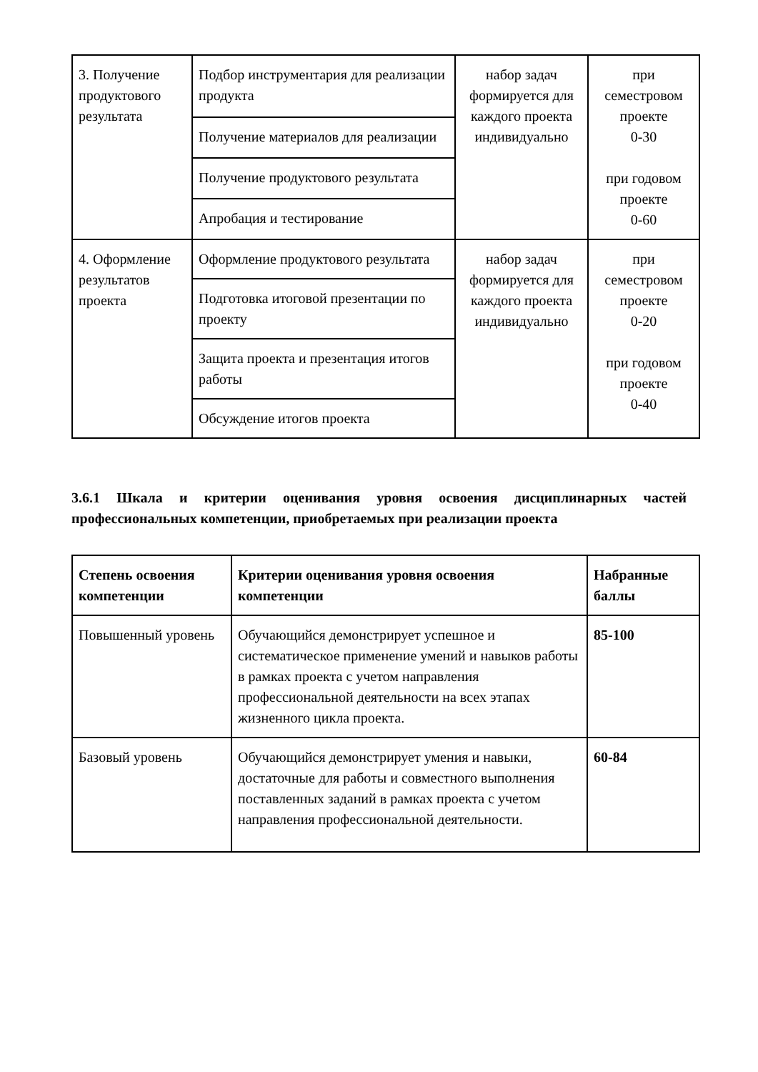| 3. Получение продуктового результата | Подбор инструментария для реализации продукта | набор задач формируется для каждого проекта индивидуально | при семестровом проекте 0-30 при годовом проекте 0-60 |
| | Получение материалов для реализации | | |
| | Получение продуктового результата | | |
| | Апробация и тестирование | | |
| 4. Оформление результатов проекта | Оформление продуктового результата | набор задач формируется для каждого проекта индивидуально | при семестровом проекте 0-20 при годовом проекте 0-40 |
| | Подготовка итоговой презентации по проекту | | |
| | Защита проекта и презентация итогов работы | | |
| | Обсуждение итогов проекта | | |
3.6.1 Шкала и критерии оценивания уровня освоения дисциплинарных частей профессиональных компетенции, приобретаемых при реализации проекта
| Степень освоения компетенции | Критерии оценивания уровня освоения компетенции | Набранные баллы |
| --- | --- | --- |
| Повышенный уровень | Обучающийся демонстрирует успешное и систематическое применение умений и навыков работы в рамках проекта с учетом направления профессиональной деятельности на всех этапах жизненного цикла проекта. | 85-100 |
| Базовый уровень | Обучающийся демонстрирует умения и навыки, достаточные для работы и совместного выполнения поставленных заданий в рамках проекта с учетом направления профессиональной деятельности. | 60-84 |